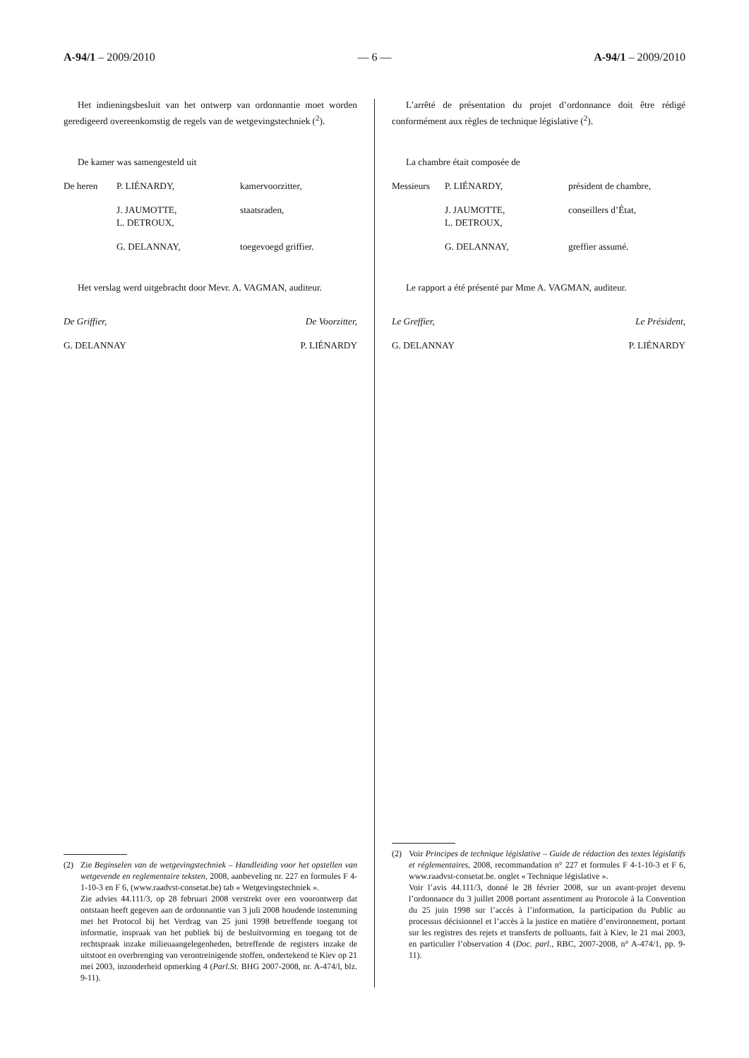A-94/1 – 2009/2010 — 6 — A-94/1 – 2009/2010
Het indieningsbesluit van het ontwerp van ordonnantie moet worden geredigeerd overeenkomstig de regels van de wetgevingstechniek (<sup>2</sup>).
De kamer was samengesteld uit
De heren P. LIÉNARDY, kamervoorzitter,
J. JAUMOTTE,
L. DETROUX, staatsraden,
G. DELANNAY, toegevoegd griffier.
Het verslag werd uitgebracht door Mevr. A. VAGMAN, auditeur.
De Griffier, De Voorzitter,
G. DELANNAY P. LIÉNARDY
(2) Zie Beginselen van de wetgevingstechniek – Handleiding voor het opstellen van wetgevende en reglementaire teksten, 2008, aanbeveling nr. 227 en formules F 4-1-10-3 en F 6, (www.raadvst-consetat.be) tab « Wetgevingstechniek ».
Zie advies 44.111/3, op 28 februari 2008 verstrekt over een voorontwerp dat ontstaan heeft gegeven aan de ordonnantie van 3 juli 2008 houdende instemming met het Protocol bij het Verdrag van 25 juni 1998 betreffende toegang tot informatie, inspraak van het publiek bij de besluitvorming en toegang tot de rechtspraak inzake milieuaangelegenheden, betreffende de registers inzake de uitstoot en overbrenging van verontreinigende stoffen, ondertekend te Kiev op 21 mei 2003, inzonderheid opmerking 4 (Parl.St. BHG 2007-2008, nr. A-474/l, blz. 9-11).
L’arrêté de présentation du projet d’ordonnance doit être rédigé conformément aux règles de technique législative (<sup>2</sup>).
La chambre était composée de
Messieurs P. LIÉNARDY, président de chambre,
J. JAUMOTTE,
L. DETROUX, conseillers d’État,
G. DELANNAY, greffier assumé.
Le rapport a été présenté par Mme A. VAGMAN, auditeur.
Le Greffier, Le Président,
G. DELANNAY P. LIÉNARDY
(2) Voir Principes de technique législative – Guide de rédaction des textes législatifs et réglementaires, 2008, recommandation n° 227 et formules F 4-1-10-3 et F 6, www.raadvst-consetat.be. onglet « Technique législative ».
Voir l’avis 44.111/3, donné le 28 février 2008, sur un avant-projet devenu l’ordonnance du 3 juillet 2008 portant assentiment au Protocole à la Convention du 25 juin 1998 sur l’accès à l’information, la participation du Public au processus décisionnel et l’accès à la justice en matière d’environnement, portant sur les registres des rejets et transferts de polluants, fait à Kiev, le 21 mai 2003, en particulier l’observation 4 (Doc. parl., RBC, 2007-2008, n° A-474/1, pp. 9-11).